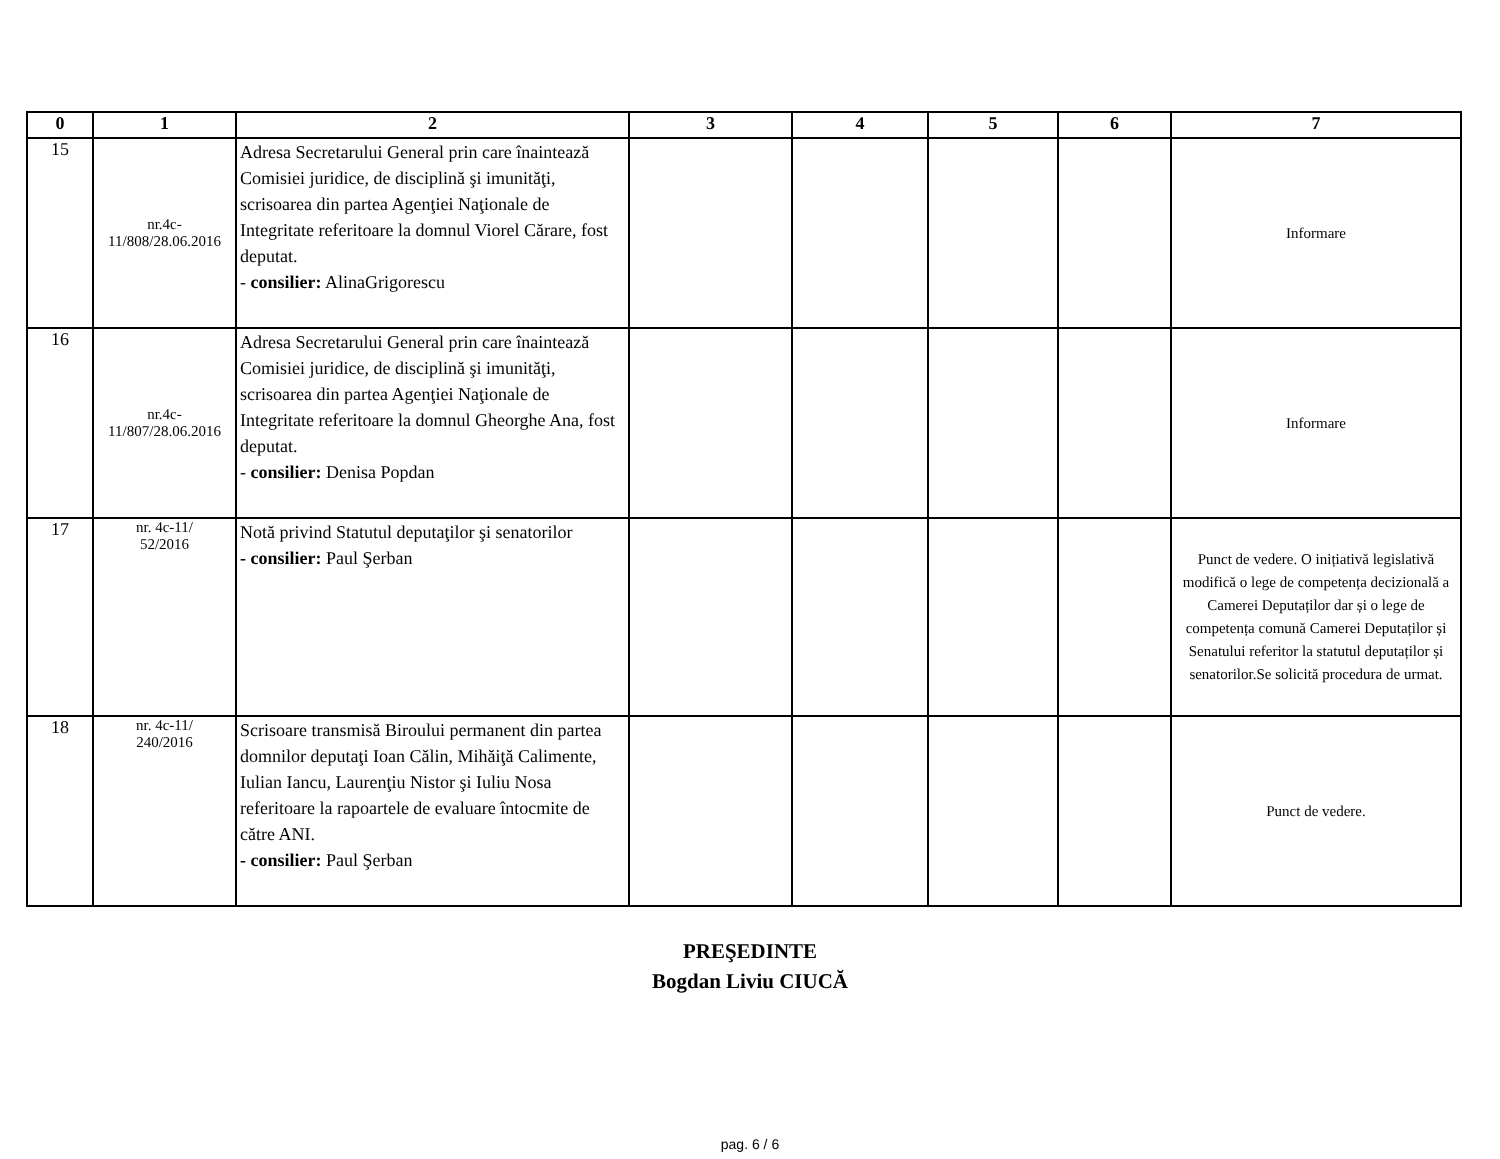| 0 | 1 | 2 | 3 | 4 | 5 | 6 | 7 |
| --- | --- | --- | --- | --- | --- | --- | --- |
| 15 | nr.4c- 11/808/28.06.2016 | Adresa Secretarului General prin care înaintează Comisiei juridice, de disciplină şi imunităţi, scrisoarea din partea Agenţiei Naţionale de Integritate referitoare la domnul Viorel Cărare, fost deputat. - consilier: AlinaGrigorescu | | | | | Informare |
| 16 | nr.4c- 11/807/28.06.2016 | Adresa Secretarului General prin care înaintează Comisiei juridice, de disciplină şi imunităţi, scrisoarea din partea Agenţiei Naţionale de Integritate referitoare la domnul Gheorghe Ana, fost deputat. - consilier: Denisa Popdan | | | | | Informare |
| 17 | nr. 4c-11/ 52/2016 | Notă privind Statutul deputaţilor şi senatorilor - consilier: Paul Şerban | | | | | Punct de vedere. O inițiativă legislativă modifică o lege de competența decizională a Camerei Deputaților dar și o lege de competența comună Camerei Deputaților și Senatului referitor la statutul deputaților și senatorilor.Se solicită procedura de urmat. |
| 18 | nr. 4c-11/ 240/2016 | Scrisoare transmisă Biroului permanent din partea domnilor deputaţi Ioan Călin, Mihăiţă Calimente, Iulian Iancu, Laurenţiu Nistor şi Iuliu Nosa referitoare la rapoartele de evaluare întocmite de către ANI. - consilier: Paul Şerban | | | | | Punct de vedere. |
PREŞEDINTE
Bogdan Liviu CIUCĂ
pag. 6 / 6